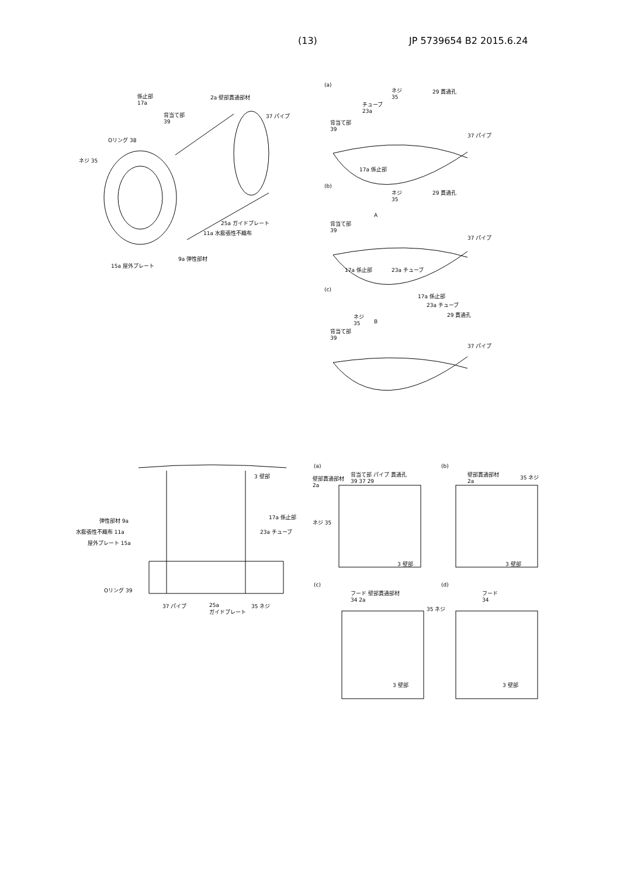(13) JP 5739654 B2 2015.6.24
係止部
17a
2a 壁部貫通部材
背当て部
39
37 パイプ
Oリング 38
ネジ 35
25a ガイドプレート
11a 水膨張性不織布
9a 弾性部材
15a 屋外プレート
(a)
ネジ
35
29 貫通孔
チューブ
23a
背当て部
39
37 パイプ
17a 係止部
(b)
ネジ
35
29 貫通孔
A
背当て部
39
37 パイプ
17a 係止部 23a チューブ
(c)
17a 係止部
23a チューブ
29 貫通孔
ネジ
35
B
背当て部
39
37 パイプ
3 壁部
弾性部材 9a
17a 係止部
水膨張性不織布 11a 23a チューブ
屋外プレート 15a
Oリング 39
37 パイプ
25a
ガイドプレート
35 ネジ
(a)
背当て部 パイプ 貫通孔
39 37 29
壁部貫通部材
2a
ネジ 35
3 壁部
(b)
壁部貫通部材
2a
35 ネジ
3 壁部
(c)
フード 壁部貫通部材
34 2a
35 ネジ
3 壁部
(d)
フード
34
3 壁部